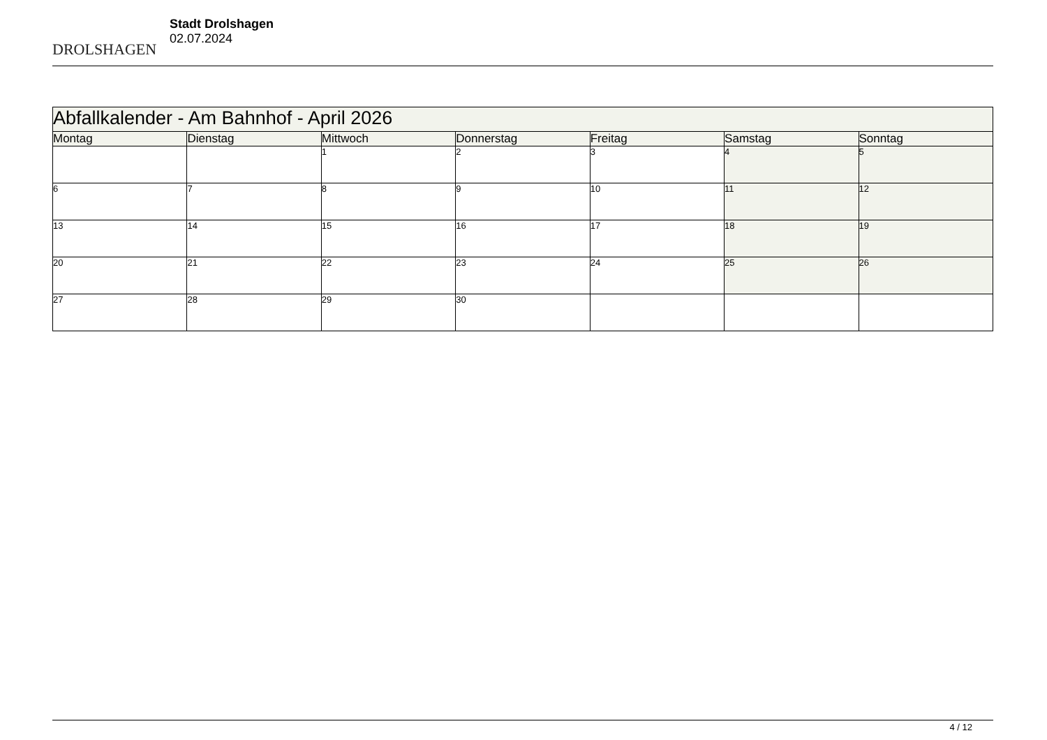DROLSHAGEN
Stadt Drolshagen
02.07.2024
| Abfallkalender - Am Bahnhof - April 2026 | | | | | | |
| --- | --- | --- | --- | --- | --- | --- |
| Montag | Dienstag | Mittwoch | Donnerstag | Freitag | Samstag | Sonntag |
| | | 1 | 2 | 3 | 4 | 5 |
| 6 | 7 | 8 | 9 | 10 | 11 | 12 |
| 13 | 14 | 15 | 16 | 17 | 18 | 19 |
| 20 | 21 | 22 | 23 | 24 | 25 | 26 |
| 27 | 28 | 29 | 30 | | | |
4 / 12